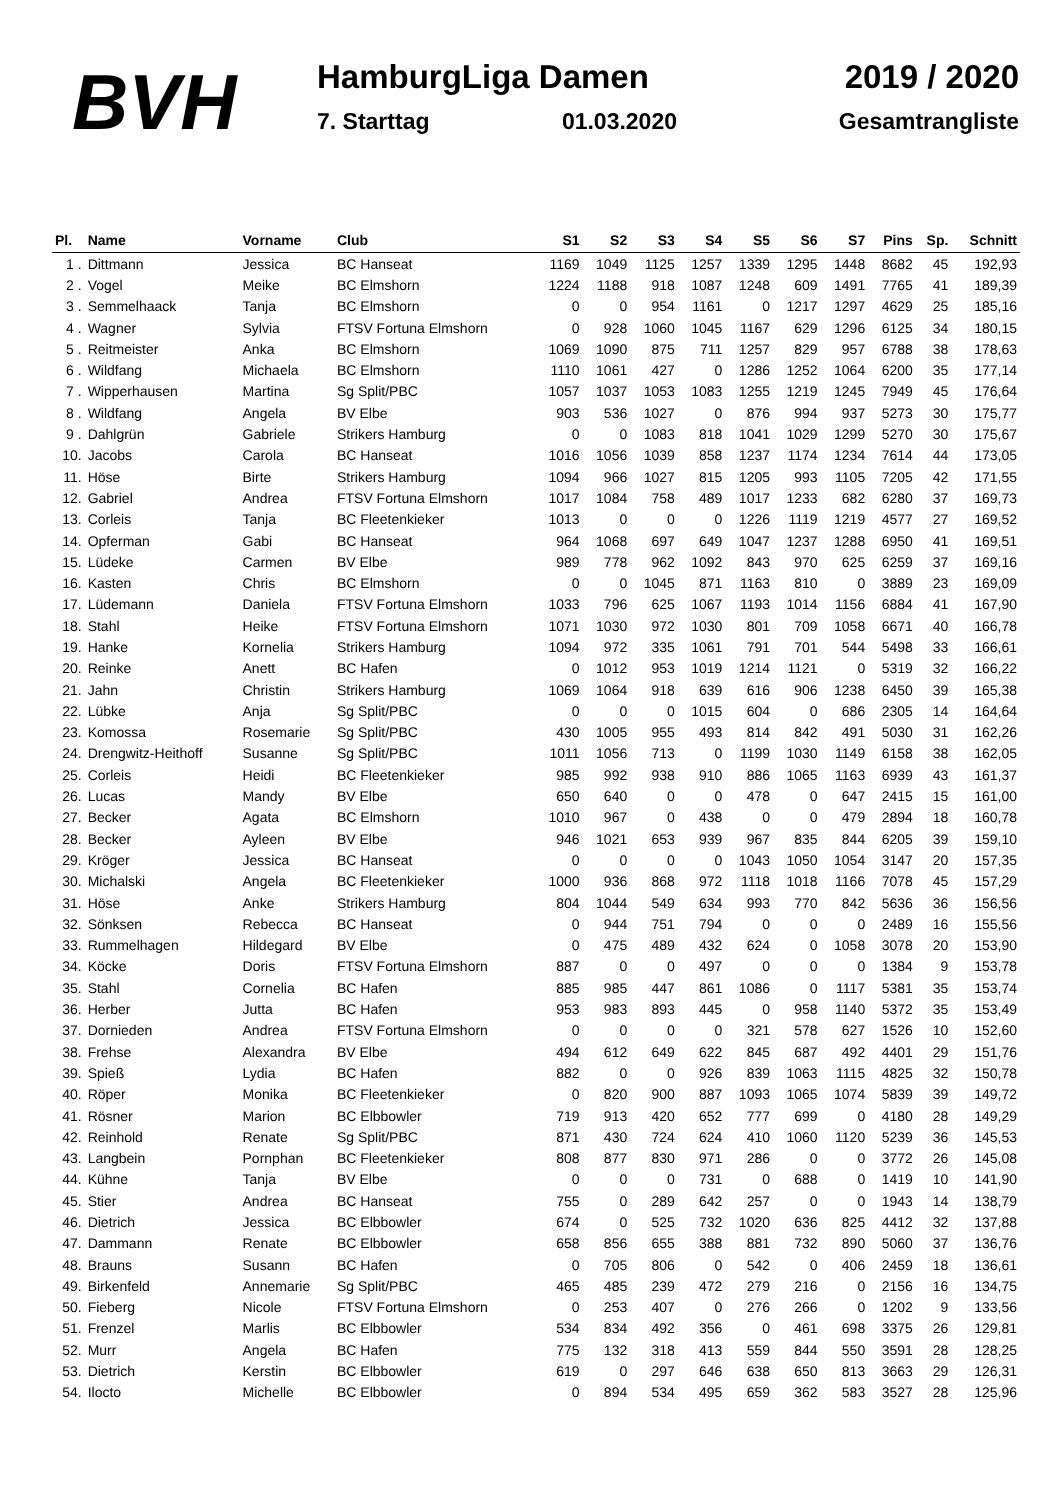BVH
HamburgLiga Damen
7. Starttag 01.03.2020
2019 / 2020
Gesamtrangliste
| Pl. | Name | Vorname | Club | S1 | S2 | S3 | S4 | S5 | S6 | S7 | Pins | Sp. | Schnitt |
| --- | --- | --- | --- | --- | --- | --- | --- | --- | --- | --- | --- | --- | --- |
| 1 . | Dittmann | Jessica | BC Hanseat | 1169 | 1049 | 1125 | 1257 | 1339 | 1295 | 1448 | 8682 | 45 | 192,93 |
| 2 . | Vogel | Meike | BC Elmshorn | 1224 | 1188 | 918 | 1087 | 1248 | 609 | 1491 | 7765 | 41 | 189,39 |
| 3 . | Semmelhaack | Tanja | BC Elmshorn | 0 | 0 | 954 | 1161 | 0 | 1217 | 1297 | 4629 | 25 | 185,16 |
| 4 . | Wagner | Sylvia | FTSV Fortuna Elmshorn | 0 | 928 | 1060 | 1045 | 1167 | 629 | 1296 | 6125 | 34 | 180,15 |
| 5 . | Reitmeister | Anka | BC Elmshorn | 1069 | 1090 | 875 | 711 | 1257 | 829 | 957 | 6788 | 38 | 178,63 |
| 6 . | Wildfang | Michaela | BC Elmshorn | 1110 | 1061 | 427 | 0 | 1286 | 1252 | 1064 | 6200 | 35 | 177,14 |
| 7 . | Wipperhausen | Martina | Sg Split/PBC | 1057 | 1037 | 1053 | 1083 | 1255 | 1219 | 1245 | 7949 | 45 | 176,64 |
| 8 . | Wildfang | Angela | BV Elbe | 903 | 536 | 1027 | 0 | 876 | 994 | 937 | 5273 | 30 | 175,77 |
| 9 . | Dahlgrün | Gabriele | Strikers Hamburg | 0 | 0 | 1083 | 818 | 1041 | 1029 | 1299 | 5270 | 30 | 175,67 |
| 10. | Jacobs | Carola | BC Hanseat | 1016 | 1056 | 1039 | 858 | 1237 | 1174 | 1234 | 7614 | 44 | 173,05 |
| 11. | Höse | Birte | Strikers Hamburg | 1094 | 966 | 1027 | 815 | 1205 | 993 | 1105 | 7205 | 42 | 171,55 |
| 12. | Gabriel | Andrea | FTSV Fortuna Elmshorn | 1017 | 1084 | 758 | 489 | 1017 | 1233 | 682 | 6280 | 37 | 169,73 |
| 13. | Corleis | Tanja | BC Fleetenkieker | 1013 | 0 | 0 | 0 | 1226 | 1119 | 1219 | 4577 | 27 | 169,52 |
| 14. | Opferman | Gabi | BC Hanseat | 964 | 1068 | 697 | 649 | 1047 | 1237 | 1288 | 6950 | 41 | 169,51 |
| 15. | Lüdeke | Carmen | BV Elbe | 989 | 778 | 962 | 1092 | 843 | 970 | 625 | 6259 | 37 | 169,16 |
| 16. | Kasten | Chris | BC Elmshorn | 0 | 0 | 1045 | 871 | 1163 | 810 | 0 | 3889 | 23 | 169,09 |
| 17. | Lüdemann | Daniela | FTSV Fortuna Elmshorn | 1033 | 796 | 625 | 1067 | 1193 | 1014 | 1156 | 6884 | 41 | 167,90 |
| 18. | Stahl | Heike | FTSV Fortuna Elmshorn | 1071 | 1030 | 972 | 1030 | 801 | 709 | 1058 | 6671 | 40 | 166,78 |
| 19. | Hanke | Kornelia | Strikers Hamburg | 1094 | 972 | 335 | 1061 | 791 | 701 | 544 | 5498 | 33 | 166,61 |
| 20. | Reinke | Anett | BC Hafen | 0 | 1012 | 953 | 1019 | 1214 | 1121 | 0 | 5319 | 32 | 166,22 |
| 21. | Jahn | Christin | Strikers Hamburg | 1069 | 1064 | 918 | 639 | 616 | 906 | 1238 | 6450 | 39 | 165,38 |
| 22. | Lübke | Anja | Sg Split/PBC | 0 | 0 | 0 | 1015 | 604 | 0 | 686 | 2305 | 14 | 164,64 |
| 23. | Komossa | Rosemarie | Sg Split/PBC | 430 | 1005 | 955 | 493 | 814 | 842 | 491 | 5030 | 31 | 162,26 |
| 24. | Drengwitz-Heithoff | Susanne | Sg Split/PBC | 1011 | 1056 | 713 | 0 | 1199 | 1030 | 1149 | 6158 | 38 | 162,05 |
| 25. | Corleis | Heidi | BC Fleetenkieker | 985 | 992 | 938 | 910 | 886 | 1065 | 1163 | 6939 | 43 | 161,37 |
| 26. | Lucas | Mandy | BV Elbe | 650 | 640 | 0 | 0 | 478 | 0 | 647 | 2415 | 15 | 161,00 |
| 27. | Becker | Agata | BC Elmshorn | 1010 | 967 | 0 | 438 | 0 | 0 | 479 | 2894 | 18 | 160,78 |
| 28. | Becker | Ayleen | BV Elbe | 946 | 1021 | 653 | 939 | 967 | 835 | 844 | 6205 | 39 | 159,10 |
| 29. | Kröger | Jessica | BC Hanseat | 0 | 0 | 0 | 0 | 1043 | 1050 | 1054 | 3147 | 20 | 157,35 |
| 30. | Michalski | Angela | BC Fleetenkieker | 1000 | 936 | 868 | 972 | 1118 | 1018 | 1166 | 7078 | 45 | 157,29 |
| 31. | Höse | Anke | Strikers Hamburg | 804 | 1044 | 549 | 634 | 993 | 770 | 842 | 5636 | 36 | 156,56 |
| 32. | Sönksen | Rebecca | BC Hanseat | 0 | 944 | 751 | 794 | 0 | 0 | 0 | 2489 | 16 | 155,56 |
| 33. | Rummelhagen | Hildegard | BV Elbe | 0 | 475 | 489 | 432 | 624 | 0 | 1058 | 3078 | 20 | 153,90 |
| 34. | Köcke | Doris | FTSV Fortuna Elmshorn | 887 | 0 | 0 | 497 | 0 | 0 | 0 | 1384 | 9 | 153,78 |
| 35. | Stahl | Cornelia | BC Hafen | 885 | 985 | 447 | 861 | 1086 | 0 | 1117 | 5381 | 35 | 153,74 |
| 36. | Herber | Jutta | BC Hafen | 953 | 983 | 893 | 445 | 0 | 958 | 1140 | 5372 | 35 | 153,49 |
| 37. | Dornieden | Andrea | FTSV Fortuna Elmshorn | 0 | 0 | 0 | 0 | 321 | 578 | 627 | 1526 | 10 | 152,60 |
| 38. | Frehse | Alexandra | BV Elbe | 494 | 612 | 649 | 622 | 845 | 687 | 492 | 4401 | 29 | 151,76 |
| 39. | Spieß | Lydia | BC Hafen | 882 | 0 | 0 | 926 | 839 | 1063 | 1115 | 4825 | 32 | 150,78 |
| 40. | Röper | Monika | BC Fleetenkieker | 0 | 820 | 900 | 887 | 1093 | 1065 | 1074 | 5839 | 39 | 149,72 |
| 41. | Rösner | Marion | BC Elbbowler | 719 | 913 | 420 | 652 | 777 | 699 | 0 | 4180 | 28 | 149,29 |
| 42. | Reinhold | Renate | Sg Split/PBC | 871 | 430 | 724 | 624 | 410 | 1060 | 1120 | 5239 | 36 | 145,53 |
| 43. | Langbein | Pornphan | BC Fleetenkieker | 808 | 877 | 830 | 971 | 286 | 0 | 0 | 3772 | 26 | 145,08 |
| 44. | Kühne | Tanja | BV Elbe | 0 | 0 | 0 | 731 | 0 | 688 | 0 | 1419 | 10 | 141,90 |
| 45. | Stier | Andrea | BC Hanseat | 755 | 0 | 289 | 642 | 257 | 0 | 0 | 1943 | 14 | 138,79 |
| 46. | Dietrich | Jessica | BC Elbbowler | 674 | 0 | 525 | 732 | 1020 | 636 | 825 | 4412 | 32 | 137,88 |
| 47. | Dammann | Renate | BC Elbbowler | 658 | 856 | 655 | 388 | 881 | 732 | 890 | 5060 | 37 | 136,76 |
| 48. | Brauns | Susann | BC Hafen | 0 | 705 | 806 | 0 | 542 | 0 | 406 | 2459 | 18 | 136,61 |
| 49. | Birkenfeld | Annemarie | Sg Split/PBC | 465 | 485 | 239 | 472 | 279 | 216 | 0 | 2156 | 16 | 134,75 |
| 50. | Fieberg | Nicole | FTSV Fortuna Elmshorn | 0 | 253 | 407 | 0 | 276 | 266 | 0 | 1202 | 9 | 133,56 |
| 51. | Frenzel | Marlis | BC Elbbowler | 534 | 834 | 492 | 356 | 0 | 461 | 698 | 3375 | 26 | 129,81 |
| 52. | Murr | Angela | BC Hafen | 775 | 132 | 318 | 413 | 559 | 844 | 550 | 3591 | 28 | 128,25 |
| 53. | Dietrich | Kerstin | BC Elbbowler | 619 | 0 | 297 | 646 | 638 | 650 | 813 | 3663 | 29 | 126,31 |
| 54. | Ilocto | Michelle | BC Elbbowler | 0 | 894 | 534 | 495 | 659 | 362 | 583 | 3527 | 28 | 125,96 |